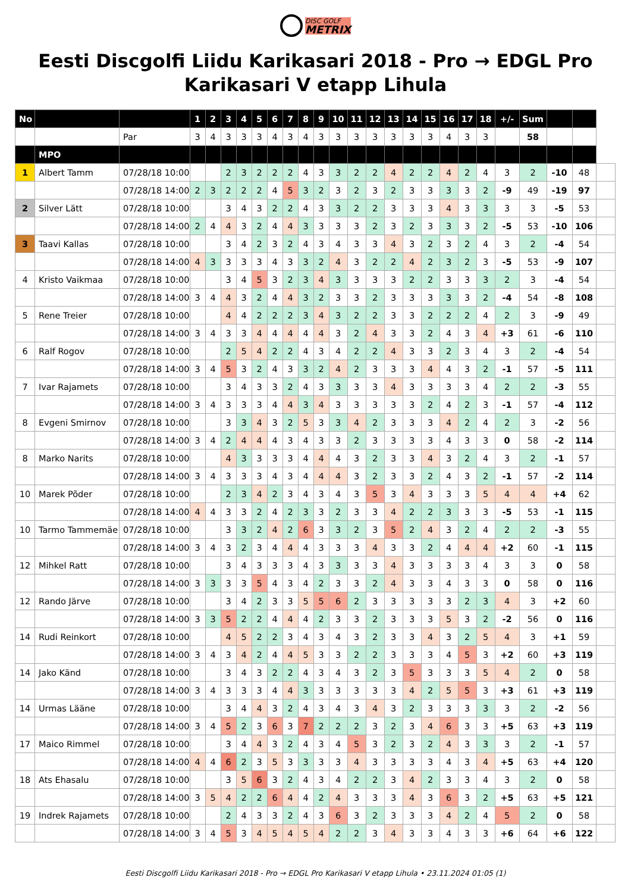DISC GOLF METRIX
Eesti Discgolfi Liidu Karikasari 2018 - Pro → EDGL Pro Karikasari V etapp Lihula
| No | | | 1 | 2 | 3 | 4 | 5 | 6 | 7 | 8 | 9 | 10 | 11 | 12 | 13 | 14 | 15 | 16 | 17 | 18 | +/- | Sum | | | |
| | | Par | 3 | 4 | 3 | 3 | 3 | 4 | 3 | 4 | 3 | 3 | 3 | 3 | 3 | 3 | 3 | 4 | 3 | 3 | | 58 | | | |
| | MPO | | | | | | | | | | | | | | | | | | | | | | | | |
| 1 | Albert Tamm | 07/28/18 10:00 | | | 2 | 3 | 2 | 2 | 2 | 4 | 3 | 3 | 2 | 2 | 4 | 2 | 2 | 4 | 2 | 4 | 3 | 2 | -10 | 48 | |
| | | 07/28/18 14:00 | 2 | 3 | 2 | 2 | 2 | 4 | 5 | 3 | 2 | 3 | 2 | 3 | 2 | 3 | 3 | 3 | 3 | 2 | -9 | 49 | -19 | 97 | |
| 2 | Silver Lätt | 07/28/18 10:00 | | | 3 | 4 | 3 | 2 | 2 | 4 | 3 | 3 | 2 | 2 | 3 | 3 | 3 | 4 | 3 | 3 | 3 | 3 | -5 | 53 | |
| | | 07/28/18 14:00 | 2 | 4 | 4 | 3 | 2 | 4 | 4 | 3 | 3 | 3 | 3 | 2 | 3 | 2 | 3 | 3 | 3 | 2 | -5 | 53 | -10 | 106 | |
| 3 | Taavi Kallas | 07/28/18 10:00 | | | 3 | 4 | 2 | 3 | 2 | 4 | 3 | 4 | 3 | 3 | 4 | 3 | 2 | 3 | 2 | 4 | 3 | 2 | -4 | 54 | |
| | | 07/28/18 14:00 | 4 | 3 | 3 | 3 | 3 | 4 | 3 | 3 | 2 | 4 | 3 | 2 | 2 | 4 | 2 | 3 | 2 | 3 | -5 | 53 | -9 | 107 | |
| 4 | Kristo Vaikmaa | 07/28/18 10:00 | | | 3 | 4 | 5 | 3 | 2 | 3 | 4 | 3 | 3 | 3 | 3 | 2 | 2 | 3 | 3 | 3 | 2 | 3 | -4 | 54 | |
| | | 07/28/18 14:00 | 3 | 4 | 4 | 3 | 2 | 4 | 4 | 3 | 2 | 3 | 3 | 2 | 3 | 3 | 3 | 3 | 3 | 2 | -4 | 54 | -8 | 108 | |
| 5 | Rene Treier | 07/28/18 10:00 | | | 4 | 4 | 2 | 2 | 2 | 3 | 4 | 3 | 2 | 2 | 3 | 3 | 2 | 2 | 2 | 4 | 2 | 3 | -9 | 49 | |
| | | 07/28/18 14:00 | 3 | 4 | 3 | 3 | 4 | 4 | 4 | 4 | 4 | 3 | 2 | 4 | 3 | 3 | 2 | 4 | 3 | 4 | +3 | 61 | -6 | 110 | |
| 6 | Ralf Rogov | 07/28/18 10:00 | | | 2 | 5 | 4 | 2 | 2 | 4 | 3 | 4 | 2 | 2 | 4 | 3 | 3 | 2 | 3 | 4 | 3 | 2 | -4 | 54 | |
| | | 07/28/18 14:00 | 3 | 4 | 5 | 3 | 2 | 4 | 3 | 3 | 2 | 4 | 2 | 3 | 3 | 3 | 4 | 4 | 3 | 2 | -1 | 57 | -5 | 111 | |
| 7 | Ivar Rajamets | 07/28/18 10:00 | | | 3 | 4 | 3 | 3 | 2 | 4 | 3 | 3 | 3 | 3 | 4 | 3 | 3 | 3 | 3 | 4 | 2 | 2 | -3 | 55 | |
| | | 07/28/18 14:00 | 3 | 4 | 3 | 3 | 3 | 4 | 4 | 3 | 4 | 3 | 3 | 3 | 3 | 3 | 2 | 4 | 2 | 3 | -1 | 57 | -4 | 112 | |
| 8 | Evgeni Smirnov | 07/28/18 10:00 | | | 3 | 3 | 4 | 3 | 2 | 5 | 3 | 3 | 4 | 2 | 3 | 3 | 3 | 4 | 2 | 4 | 2 | 3 | -2 | 56 | |
| | | 07/28/18 14:00 | 3 | 4 | 2 | 4 | 4 | 4 | 3 | 4 | 3 | 3 | 2 | 3 | 3 | 3 | 3 | 4 | 3 | 3 | 0 | 58 | -2 | 114 | |
| 8 | Marko Narits | 07/28/18 10:00 | | | 4 | 3 | 3 | 3 | 3 | 4 | 4 | 4 | 3 | 2 | 3 | 3 | 4 | 3 | 2 | 4 | 3 | 2 | -1 | 57 | |
| | | 07/28/18 14:00 | 3 | 4 | 3 | 3 | 3 | 4 | 3 | 4 | 4 | 4 | 3 | 2 | 3 | 3 | 2 | 4 | 3 | 2 | -1 | 57 | -2 | 114 | |
| 10 | Marek Põder | 07/28/18 10:00 | | | 2 | 3 | 4 | 2 | 3 | 4 | 3 | 4 | 3 | 5 | 3 | 4 | 3 | 3 | 3 | 5 | 4 | 4 | +4 | 62 | |
| | | 07/28/18 14:00 | 4 | 4 | 3 | 3 | 2 | 4 | 2 | 3 | 3 | 2 | 3 | 3 | 4 | 2 | 2 | 3 | 3 | 3 | -5 | 53 | -1 | 115 | |
| 10 | Tarmo Tammemäe | 07/28/18 10:00 | | | 3 | 3 | 2 | 4 | 2 | 6 | 3 | 3 | 2 | 3 | 5 | 2 | 4 | 3 | 2 | 4 | 2 | 2 | -3 | 55 | |
| | | 07/28/18 14:00 | 3 | 4 | 3 | 2 | 3 | 4 | 4 | 4 | 3 | 3 | 3 | 4 | 3 | 3 | 2 | 4 | 4 | 4 | +2 | 60 | -1 | 115 | |
| 12 | Mihkel Ratt | 07/28/18 10:00 | | | 3 | 4 | 3 | 3 | 3 | 4 | 3 | 3 | 3 | 3 | 4 | 3 | 3 | 3 | 3 | 4 | 3 | 3 | 0 | 58 | |
| | | 07/28/18 14:00 | 3 | 3 | 3 | 3 | 5 | 4 | 3 | 4 | 2 | 3 | 3 | 2 | 4 | 3 | 3 | 4 | 3 | 3 | 0 | 58 | 0 | 116 | |
| 12 | Rando Järve | 07/28/18 10:00 | | | 3 | 4 | 2 | 3 | 3 | 5 | 5 | 6 | 2 | 3 | 3 | 3 | 3 | 3 | 2 | 3 | 4 | 3 | +2 | 60 | |
| | | 07/28/18 14:00 | 3 | 3 | 5 | 2 | 2 | 4 | 4 | 4 | 2 | 3 | 3 | 2 | 3 | 3 | 3 | 5 | 3 | 2 | -2 | 56 | 0 | 116 | |
| 14 | Rudi Reinkort | 07/28/18 10:00 | | | 4 | 5 | 2 | 2 | 3 | 4 | 3 | 4 | 3 | 2 | 3 | 3 | 4 | 3 | 2 | 5 | 4 | 3 | +1 | 59 | |
| | | 07/28/18 14:00 | 3 | 4 | 3 | 4 | 2 | 4 | 4 | 5 | 3 | 3 | 2 | 2 | 3 | 3 | 3 | 4 | 5 | 3 | +2 | 60 | +3 | 119 | |
| 14 | Jako Känd | 07/28/18 10:00 | | | 3 | 4 | 3 | 2 | 2 | 4 | 3 | 4 | 3 | 2 | 3 | 5 | 3 | 3 | 3 | 5 | 4 | 2 | 0 | 58 | |
| | | 07/28/18 14:00 | 3 | 4 | 3 | 3 | 3 | 4 | 4 | 3 | 3 | 3 | 3 | 3 | 3 | 4 | 2 | 5 | 5 | 3 | +3 | 61 | +3 | 119 | |
| 14 | Urmas Lääne | 07/28/18 10:00 | | | 3 | 4 | 4 | 3 | 2 | 4 | 3 | 4 | 3 | 4 | 3 | 2 | 3 | 3 | 3 | 3 | 3 | 2 | -2 | 56 | |
| | | 07/28/18 14:00 | 3 | 4 | 5 | 2 | 3 | 6 | 3 | 7 | 2 | 2 | 2 | 3 | 2 | 3 | 4 | 6 | 3 | 3 | +5 | 63 | +3 | 119 | |
| 17 | Maico Rimmel | 07/28/18 10:00 | | | 3 | 4 | 4 | 3 | 2 | 4 | 3 | 4 | 5 | 3 | 2 | 3 | 2 | 4 | 3 | 3 | 3 | 2 | -1 | 57 | |
| | | 07/28/18 14:00 | 4 | 4 | 6 | 2 | 3 | 5 | 3 | 3 | 3 | 3 | 4 | 3 | 3 | 3 | 3 | 4 | 3 | 4 | +5 | 63 | +4 | 120 | |
| 18 | Ats Ehasalu | 07/28/18 10:00 | | | 3 | 5 | 6 | 3 | 2 | 4 | 3 | 4 | 2 | 2 | 3 | 4 | 2 | 3 | 3 | 4 | 3 | 2 | 0 | 58 | |
| | | 07/28/18 14:00 | 3 | 5 | 4 | 2 | 2 | 6 | 4 | 4 | 2 | 4 | 3 | 3 | 3 | 4 | 3 | 6 | 3 | 2 | +5 | 63 | +5 | 121 | |
| 19 | Indrek Rajamets | 07/28/18 10:00 | | | 2 | 4 | 3 | 3 | 2 | 4 | 3 | 6 | 3 | 2 | 3 | 3 | 3 | 4 | 2 | 4 | 5 | 2 | 0 | 58 | |
| | | 07/28/18 14:00 | 3 | 4 | 5 | 3 | 4 | 5 | 4 | 5 | 4 | 2 | 2 | 3 | 4 | 3 | 3 | 4 | 3 | 3 | +6 | 64 | +6 | 122 | |
Eesti Discgolfi Liidu Karikasari 2018 - Pro → EDGL Pro Karikasari V etapp Lihula • 23.11.2024 01:05 (1)